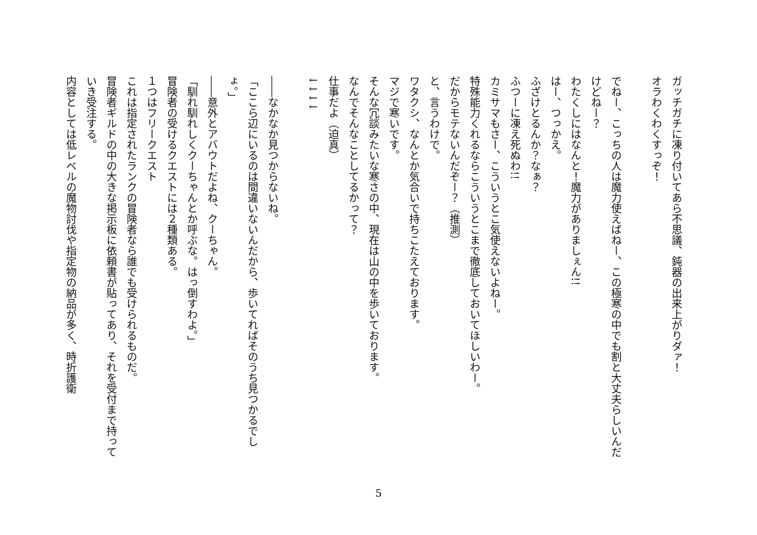ガッチガチに凍り付いてあら不思議、鈍器の出来上がりダァ！
オラわくわくすっぞ！
でねー、こっちの人は魔力使えばねー、この極寒の中でも割と大丈夫らしいんだけどねー？
わたくしにはなんと！魔力がありましぇん!!
はー、つっかえ。
ふざけとるんか？なぁ？
ふつーに凍え死ぬわ!!
カミサマもさー、こういうとこ気使えないよねー。
特殊能力くれるならこういうとこまで徹底しておいてほしいわー。
だからモテないんだぞー？（推測）
と、言うわけで。
ワタクシ、なんとか気合いで持ちこたえております。
マジで寒いです。
そんな冗談みたいな寒さの中、現在は山の中を歩いております。
なんでそんなことしてるかって？
仕事だよ（迫真）
↓↓↓↓
――なかなか見つからないね。
「ここら辺にいるのは間違いないんだから、歩いてればそのうち見つかるでしょ。」
――意外とアバウトだよね、クーちゃん。
「馴れ馴れしくクーちゃんとか呼ぶな。はっ倒すわよ。」
冒険者の受けるクエストには２種類ある。
１つはフリークエスト
これは指定されたランクの冒険者なら誰でも受けられるものだ。
冒険者ギルドの中の大きな掲示板に依頼書が貼ってあり、それを受付まで持っていき受注する。
内容としては低レベルの魔物討伐や指定物の納品が多く、時折護衛
5